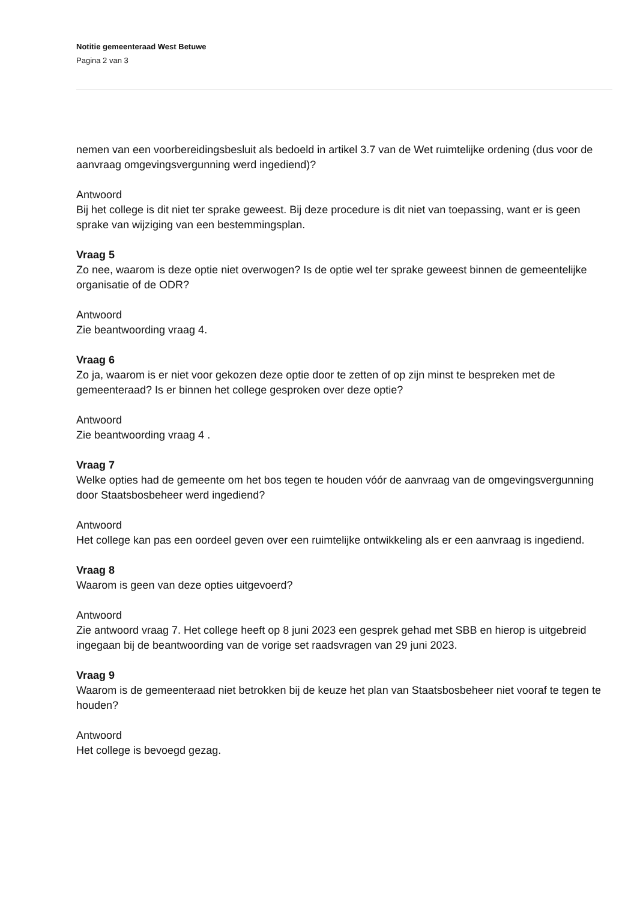Notitie gemeenteraad West Betuwe
Pagina 2 van 3
nemen van een voorbereidingsbesluit als bedoeld in artikel 3.7 van de Wet ruimtelijke ordening (dus voor de aanvraag omgevingsvergunning werd ingediend)?
Antwoord
Bij het college is dit niet ter sprake geweest. Bij deze procedure is dit niet van toepassing, want er is geen sprake van wijziging van een bestemmingsplan.
Vraag 5
Zo nee, waarom is deze optie niet overwogen? Is de optie wel ter sprake geweest binnen de gemeentelijke organisatie of de ODR?
Antwoord
Zie beantwoording vraag 4.
Vraag 6
Zo ja, waarom is er niet voor gekozen deze optie door te zetten of op zijn minst te bespreken met de gemeenteraad? Is er binnen het college gesproken over deze optie?
Antwoord
Zie beantwoording vraag 4 .
Vraag 7
Welke opties had de gemeente om het bos tegen te houden vóór de aanvraag van de omgevingsvergunning door Staatsbosbeheer werd ingediend?
Antwoord
Het college kan pas een oordeel geven over een ruimtelijke ontwikkeling als er een aanvraag is ingediend.
Vraag 8
Waarom is geen van deze opties uitgevoerd?
Antwoord
Zie antwoord vraag 7. Het college heeft op 8 juni 2023 een gesprek gehad met SBB en hierop is uitgebreid ingegaan bij de beantwoording van de vorige set raadsvragen van 29 juni 2023.
Vraag 9
Waarom is de gemeenteraad niet betrokken bij de keuze het plan van Staatsbosbeheer niet vooraf te tegen te houden?
Antwoord
Het college is bevoegd gezag.